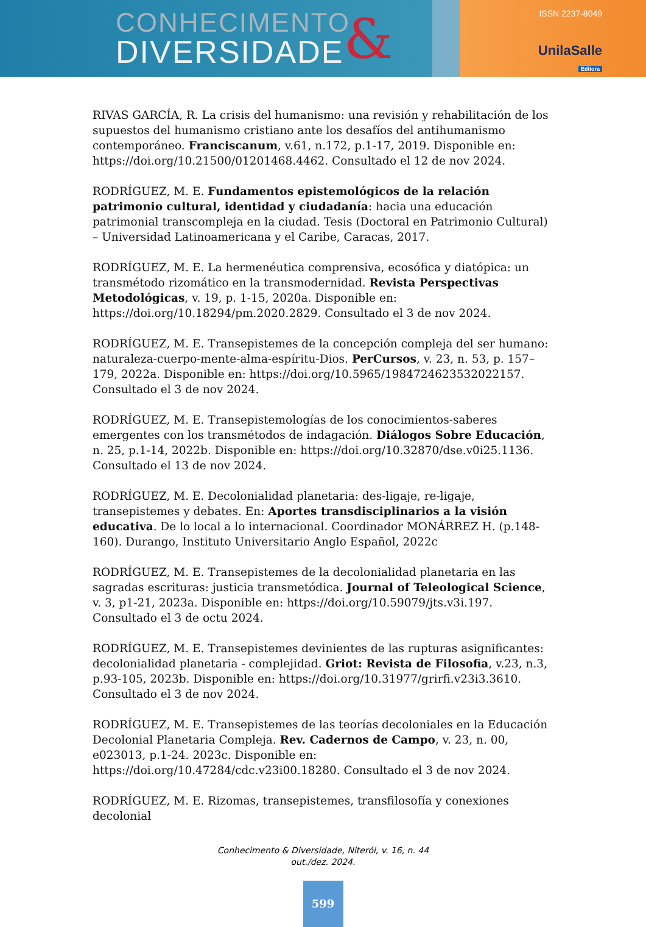CONHECIMENTO
DIVERSIDADE
&
ISSN 2237-8049
UnilaSalle
Editora
RIVAS GARCÍA, R. La crisis del humanismo: una revisión y rehabilitación de los supuestos del humanismo cristiano ante los desafíos del antihumanismo contemporáneo. Franciscanum, v.61, n.172, p.1-17, 2019. Disponible en: https://doi.org/10.21500/01201468.4462. Consultado el 12 de nov 2024.
RODRÍGUEZ, M. E. Fundamentos epistemológicos de la relación patrimonio cultural, identidad y ciudadanía: hacia una educación patrimonial transcompleja en la ciudad. Tesis (Doctoral en Patrimonio Cultural) – Universidad Latinoamericana y el Caribe, Caracas, 2017.
RODRÍGUEZ, M. E. La hermenéutica comprensiva, ecosófica y diatópica: un transmétodo rizomático en la transmodernidad. Revista Perspectivas Metodológicas, v. 19, p. 1-15, 2020a. Disponible en: https://doi.org/10.18294/pm.2020.2829. Consultado el 3 de nov 2024.
RODRÍGUEZ, M. E. Transepistemes de la concepción compleja del ser humano: naturaleza-cuerpo-mente-alma-espíritu-Dios. PerCursos, v. 23, n. 53, p. 157–179, 2022a. Disponible en: https://doi.org/10.5965/1984724623532022157. Consultado el 3 de nov 2024.
RODRÍGUEZ, M. E. Transepistemologías de los conocimientos-saberes emergentes con los transmétodos de indagación. Diálogos Sobre Educación, n. 25, p.1-14, 2022b. Disponible en: https://doi.org/10.32870/dse.v0i25.1136. Consultado el 13 de nov 2024.
RODRÍGUEZ, M. E. Decolonialidad planetaria: des-ligaje, re-ligaje, transepistemes y debates. En: Aportes transdisciplinarios a la visión educativa. De lo local a lo internacional. Coordinador MONÁRREZ H. (p.148-160). Durango, Instituto Universitario Anglo Español, 2022c
RODRÍGUEZ, M. E. Transepistemes de la decolonialidad planetaria en las sagradas escrituras: justicia transmetódica. Journal of Teleological Science, v. 3, p1-21, 2023a. Disponible en: https://doi.org/10.59079/jts.v3i.197. Consultado el 3 de octu 2024.
RODRÍGUEZ, M. E. Transepistemes devinientes de las rupturas asignificantes: decolonialidad planetaria - complejidad. Griot: Revista de Filosofia, v.23, n.3, p.93-105, 2023b. Disponible en: https://doi.org/10.31977/grirfi.v23i3.3610. Consultado el 3 de nov 2024.
RODRÍGUEZ, M. E. Transepistemes de las teorías decoloniales en la Educación Decolonial Planetaria Compleja. Rev. Cadernos de Campo, v. 23, n. 00, e023013, p.1-24. 2023c. Disponible en: https://doi.org/10.47284/cdc.v23i00.18280. Consultado el 3 de nov 2024.
RODRÍGUEZ, M. E. Rizomas, transepistemes, transfilosofía y conexiones decolonial
Conhecimento & Diversidade, Niterói, v. 16, n. 44
out./dez. 2024.
599